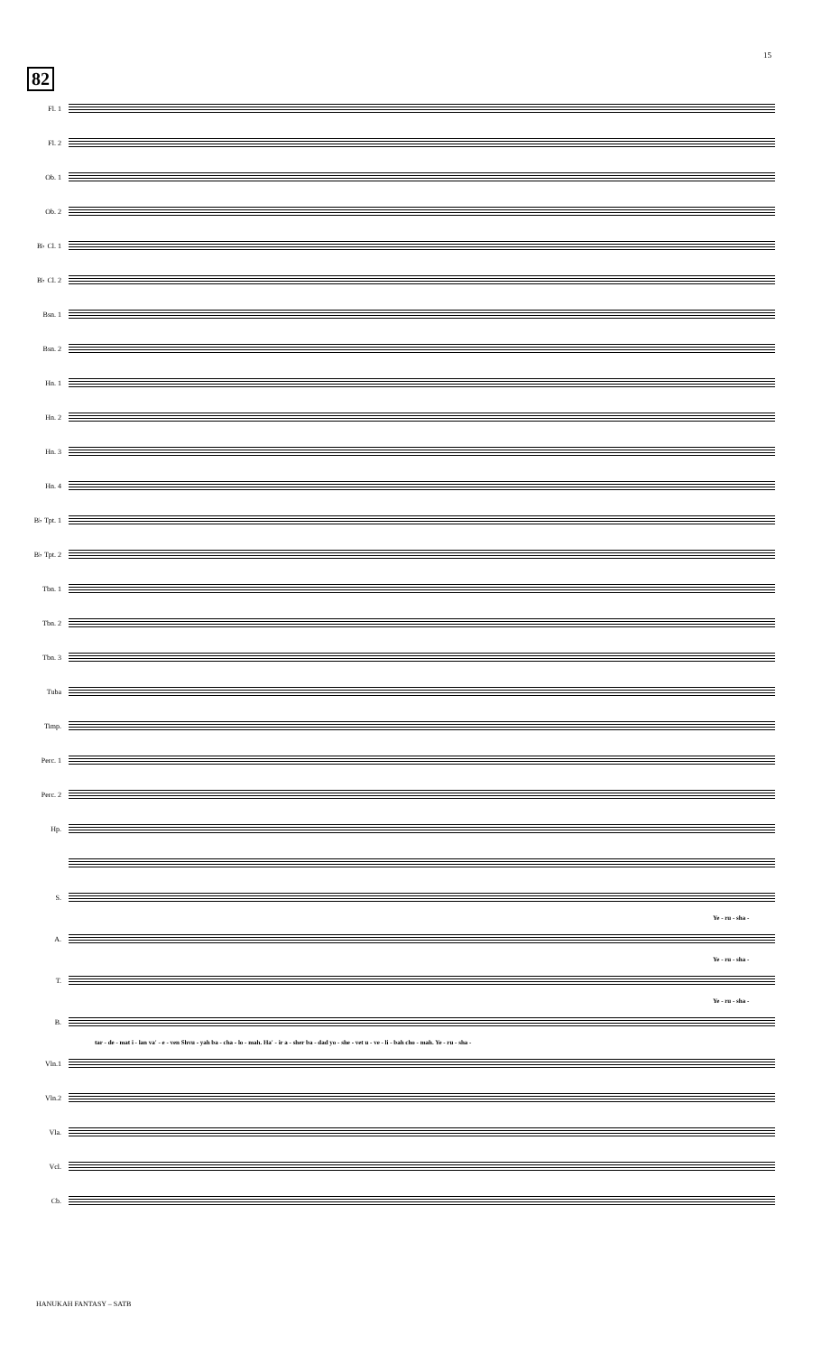15
82
Fl. 1
Fl. 2
Ob. 1
Ob. 2
B♭ Cl. 1
B♭ Cl. 2
Bsn. 1
Bsn. 2
Hn. 1
Hn. 2
Hn. 3
Hn. 4
B♭ Tpt. 1
B♭ Tpt. 2
Tbn. 1
Tbn. 2
Tbn. 3
Tuba
Timp.
Perc. 1
Perc. 2
Hp.
S.
Ye - ru - sha -
A.
Ye - ru - sha -
T.
Ye - ru - sha -
B.
tar - de - mat i - lan va' - e - ven Shvu - yah ba - cha - lo - mah. Ha' - ir a - sher ba - dad yo - she - vet u - ve - li - bah cho - mah. Ye - ru - sha -
Vln.1
Vln.2
Vla.
Vcl.
Cb.
HANUKAH FANTASY – SATB